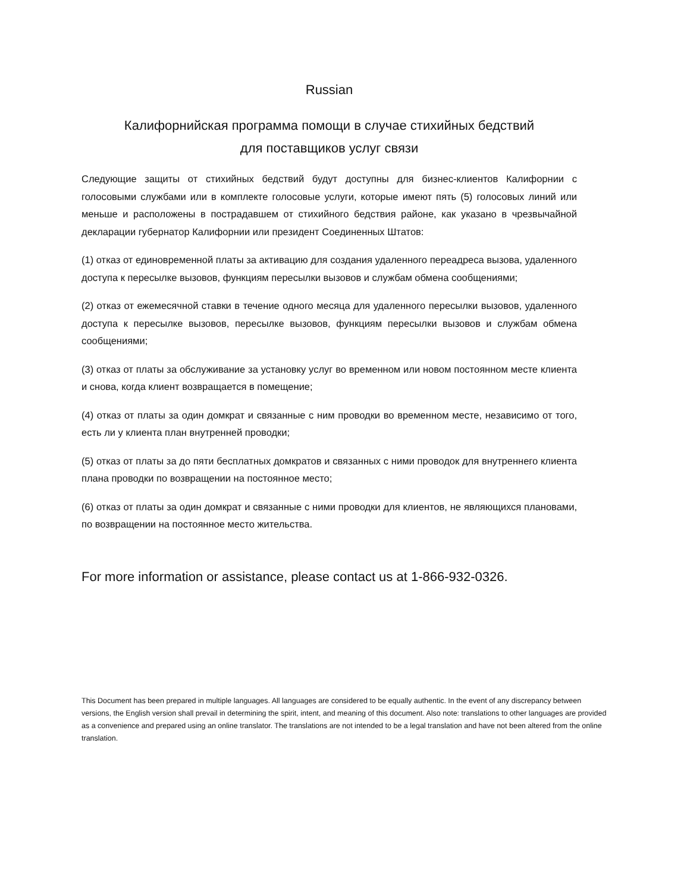Russian
Калифорнийская программа помощи в случае стихийных бедствий
для поставщиков услуг связи
Следующие защиты от стихийных бедствий будут доступны для бизнес-клиентов Калифорнии с голосовыми службами или в комплекте голосовые услуги, которые имеют пять (5) голосовых линий или меньше и расположены в пострадавшем от стихийного бедствия районе, как указано в чрезвычайной декларации губернатор Калифорнии или президент Соединенных Штатов:
(1) отказ от единовременной платы за активацию для создания удаленного переадреса вызова, удаленного доступа к пересылке вызовов, функциям пересылки вызовов и службам обмена сообщениями;
(2) отказ от ежемесячной ставки в течение одного месяца для удаленного пересылки вызовов, удаленного доступа к пересылке вызовов, пересылке вызовов, функциям пересылки вызовов и службам обмена сообщениями;
(3) отказ от платы за обслуживание за установку услуг во временном или новом постоянном месте клиента и снова, когда клиент возвращается в помещение;
(4) отказ от платы за один домкрат и связанные с ним проводки во временном месте, независимо от того, есть ли у клиента план внутренней проводки;
(5) отказ от платы за до пяти бесплатных домкратов и связанных с ними проводок для внутреннего клиента плана проводки по возвращении на постоянное место;
(6) отказ от платы за один домкрат и связанные с ними проводки для клиентов, не являющихся плановами, по возвращении на постоянное место жительства.
For more information or assistance, please contact us at 1-866-932-0326.
This Document has been prepared in multiple languages. All languages are considered to be equally authentic. In the event of any discrepancy between versions, the English version shall prevail in determining the spirit, intent, and meaning of this document. Also note: translations to other languages are provided as a convenience and prepared using an online translator. The translations are not intended to be a legal translation and have not been altered from the online translation.